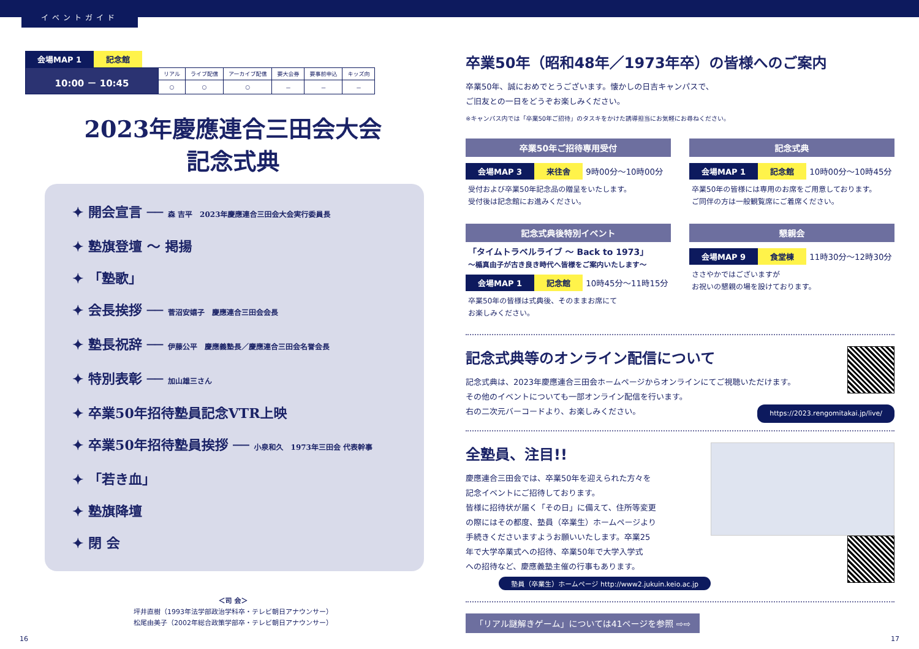イベントガイド
会場MAP 1 記念館
| 10:00 － 10:45 | リアル | ライブ配信 | アーカイブ配信 | 要大会券 | 要事前申込 | キッズ向 |
| | ○ | ○ | ○ | － | － | － |
2023年慶應連合三田会大会
記念式典
✦ 開会宣言 ── 森 吉平　2023年慶應連合三田会大会実行委員長
✦ 塾旗登壇 ～ 掲揚
✦ 「塾歌」
✦ 会長挨拶 ── 菅沼安嬉子　慶應連合三田会会長
✦ 塾長祝辞 ── 伊藤公平　慶應義塾長／慶應連合三田会名誉会長
✦ 特別表彰 ── 加山雄三さん
✦ 卒業50年招待塾員記念VTR上映
✦ 卒業50年招待塾員挨拶 ── 小泉和久　1973年三田会 代表幹事
✦ 「若き血」
✦ 塾旗降壇
✦ 閉 会
＜司 会＞
坪井直樹（1993年法学部政治学科卒・テレビ朝日アナウンサー）
松尾由美子（2002年総合政策学部卒・テレビ朝日アナウンサー）
卒業50年（昭和48年／1973年卒）の皆様へのご案内
卒業50年、誠におめでとうございます。懐かしの日吉キャンパスで、
ご旧友との一日をどうぞお楽しみください。
※キャンパス内では「卒業50年ご招待」のタスキをかけた誘導担当にお気軽にお尋ねください。
卒業50年ご招待専用受付
会場MAP 3 来往舎 9時00分～10時00分
受付および卒業50年記念品の贈呈をいたします。
受付後は記念館にお進みください。
記念式典
会場MAP 1 記念館 10時00分～10時45分
卒業50年の皆様には専用のお席をご用意しております。
ご同伴の方は一般観覧席にご着席ください。
記念式典後特別イベント
「タイムトラベルライブ ～ Back to 1973」
～楯真由子が古き良き時代へ皆様をご案内いたします～
会場MAP 1 記念館 10時45分～11時15分
卒業50年の皆様は式典後、そのままお席にて
お楽しみください。
懇親会
会場MAP 9 食堂棟 11時30分～12時30分
ささやかではございますが
お祝いの懇親の場を設けております。
記念式典等のオンライン配信について
記念式典は、2023年慶應連合三田会ホームページからオンラインにてご視聴いただけます。
その他のイベントについても一部オンライン配信を行います。
右の二次元バーコードより、お楽しみください。 https://2023.rengomitakai.jp/live/
全塾員、注目!!
慶應連合三田会では、卒業50年を迎えられた方々を
記念イベントにご招待しております。
皆様に招待状が届く「その日」に備えて、住所等変更
の際にはその都度、塾員（卒業生）ホームページより
手続きくださいますようお願いいたします。卒業25
年で大学卒業式への招待、卒業50年で大学入学式
への招待など、慶應義塾主催の行事もあります。
塾員（卒業生）ホームページ http://www2.jukuin.keio.ac.jp
「リアル謎解きゲーム」については41ページを参照 ⇨⇨
16 17